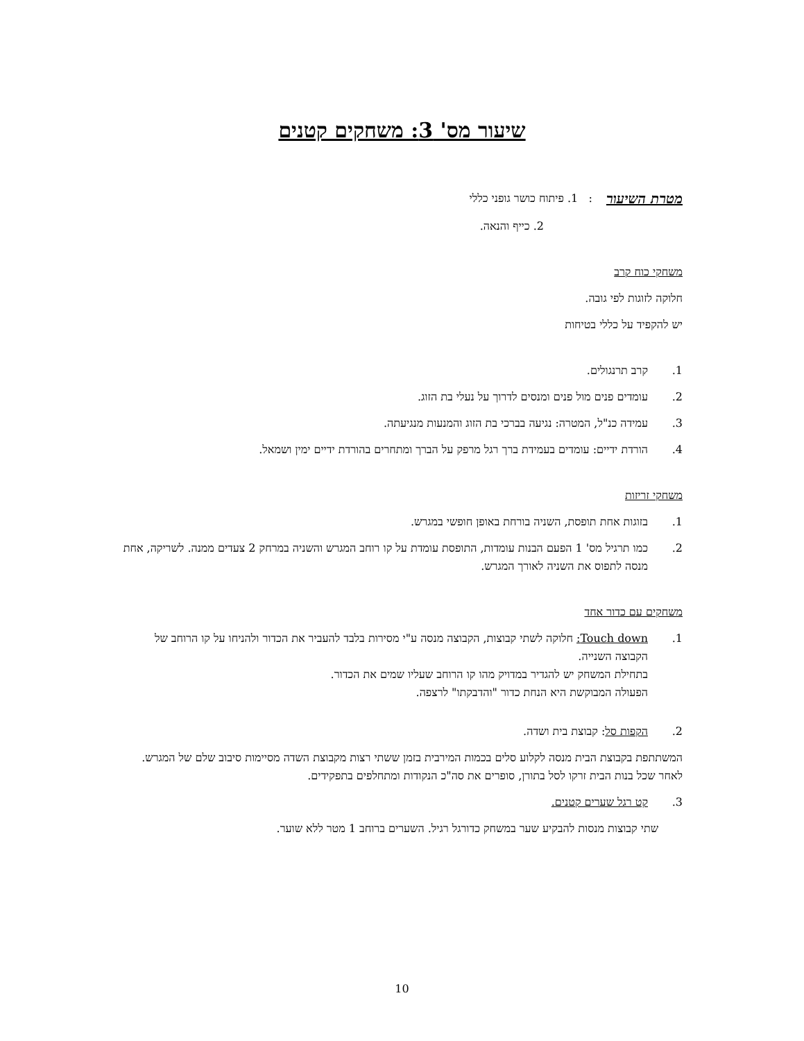שיעור מס' 3: משחקים קטנים
מטרת השיעור : 1. פיתוח כושר גופני כללי
2. כייף והנאה.
משחקי כוח קרב
חלוקה לזוגות לפי גובה.
יש להקפיד על כללי בטיחות
1. קרב תרנגולים.
2. עומדים פנים מול פנים ומנסים לדרוך על נעלי בת הזוג.
3. עמידה כנ"ל, המטרה: נגיעה בברכי בת הזוג והמנעות מנגיעתה.
4. הורדת ידיים: עומדים בעמידת ברך רגל מרפק על הברך ומתחרים בהורדת ידיים ימין ושמאל.
משחקי זריזות
1. בזוגות אחת תופסת, השניה בורחת באופן חופשי במגרש.
2. כמו תרגיל מס' 1 הפעם הבנות עומדות, התופסת עומדת על קו רוחב המגרש והשניה במרחק 2 צעדים ממנה. לשריקה, אחת מנסה לתפוס את השניה לאורך המגרש.
משחקים עם כדור אחד
1. Touch down: חלוקה לשתי קבוצות, הקבוצה מנסה ע"י מסירות בלבד להעביר את הכדור ולהניחו על קו הרוחב של הקבוצה השנייה.
בתחילת המשחק יש להגדיר במדויק מהו קו הרוחב שעליו שמים את הכדור.
הפעולה המבוקשת היא הנחת כדור "והדבקתו" לרצפה.
2. הקפות סל: קבוצת בית ושדה.
המשתתפת בקבוצת הבית מנסה לקלוע סלים בכמות המירבית בזמן ששתי רצות מקבוצת השדה מסיימות סיבוב שלם של המגרש.
לאחר שכל בנות הבית זרקו לסל בתורן, סופרים את סה"כ הנקודות ומתחלפים בתפקידים.
3. קט רגל שערים קטנים.
שתי קבוצות מנסות להבקיע שער במשחק כדורגל רגיל. השערים ברוחב 1 מטר ללא שוער.
10